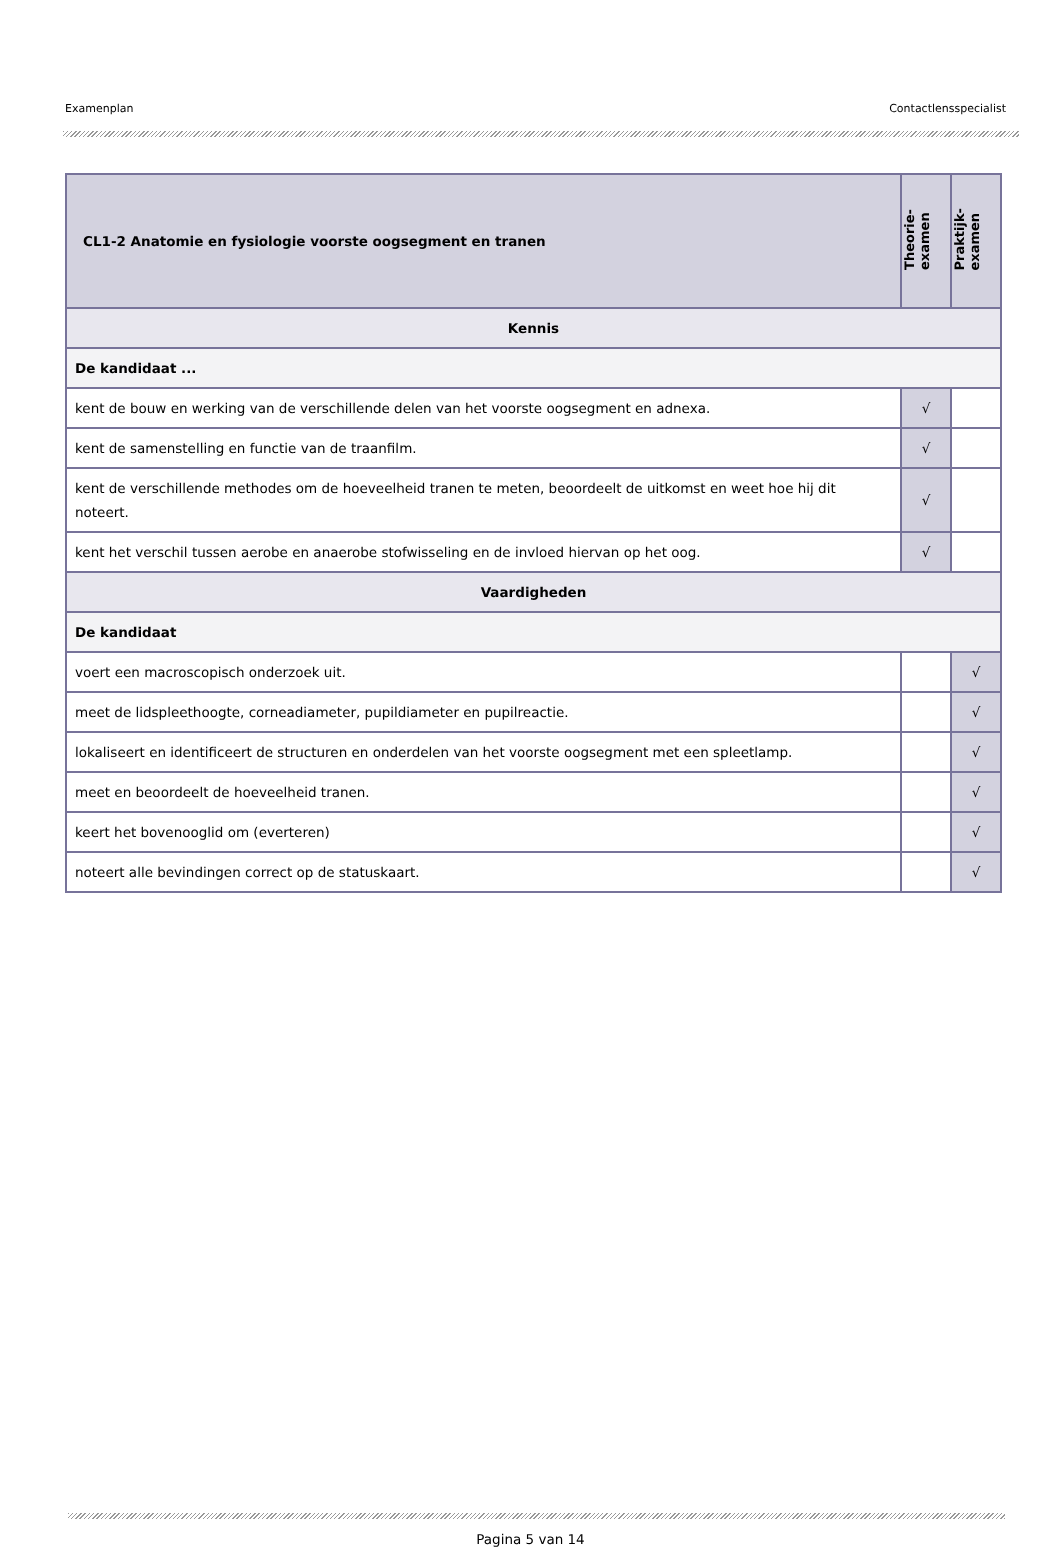Examenplan Contactlensspecialist
| CL1-2 Anatomie en fysiologie voorste oogsegment en tranen | Theorie- examen | Praktijk- examen |
| --- | --- | --- |
| Kennis | | |
| De kandidaat ... | | |
| kent de bouw en werking van de verschillende delen van het voorste oogsegment en adnexa. | √ | |
| kent de samenstelling en functie van de traanfilm. | √ | |
| kent de verschillende methodes om de hoeveelheid tranen te meten, beoordeelt de uitkomst en weet hoe hij dit noteert. | √ | |
| kent het verschil tussen aerobe en anaerobe stofwisseling en de invloed hiervan op het oog. | √ | |
| Vaardigheden | | |
| De kandidaat | | |
| voert een macroscopisch onderzoek uit. | | √ |
| meet de lidspleethoogte, corneadiameter, pupildiameter en pupilreactie. | | √ |
| lokaliseert en identificeert de structuren en onderdelen van het voorste oogsegment met een spleetlamp. | | √ |
| meet en beoordeelt de hoeveelheid tranen. | | √ |
| keert het bovenooglid om (everteren) | | √ |
| noteert alle bevindingen correct op de statuskaart. | | √ |
Pagina 5 van 14